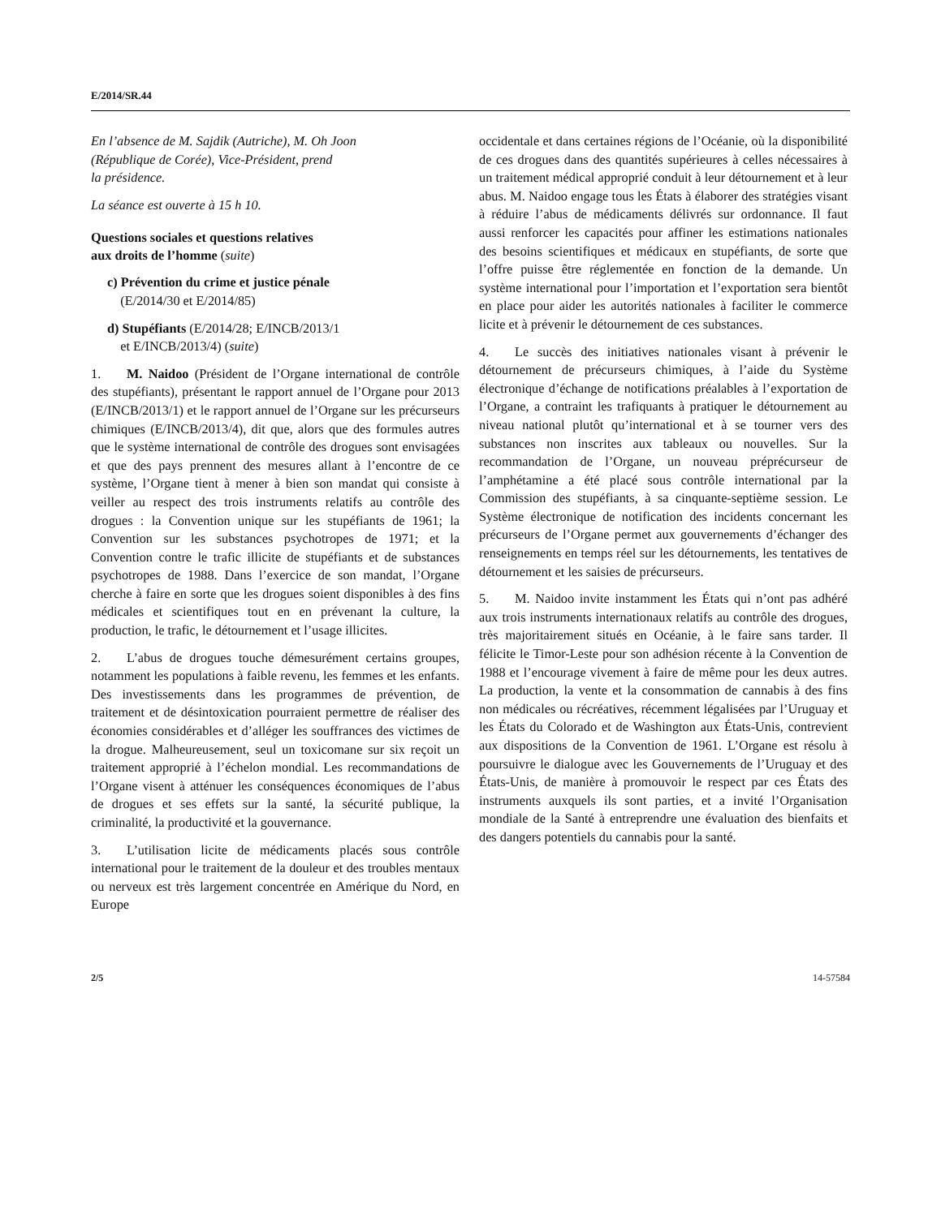E/2014/SR.44
En l’absence de M. Sajdik (Autriche), M. Oh Joon
(République de Corée), Vice-Président, prend
la présidence.
La séance est ouverte à 15 h 10.
Questions sociales et questions relatives
aux droits de l’homme (suite)
c) Prévention du crime et justice pénale
(E/2014/30 et E/2014/85)
d) Stupéfiants (E/2014/28; E/INCB/2013/1
et E/INCB/2013/4) (suite)
1. M. Naidoo (Président de l’Organe international de contrôle des stupéfiants), présentant le rapport annuel de l’Organe pour 2013 (E/INCB/2013/1) et le rapport annuel de l’Organe sur les précurseurs chimiques (E/INCB/2013/4), dit que, alors que des formules autres que le système international de contrôle des drogues sont envisagées et que des pays prennent des mesures allant à l’encontre de ce système, l’Organe tient à mener à bien son mandat qui consiste à veiller au respect des trois instruments relatifs au contrôle des drogues : la Convention unique sur les stupéfiants de 1961; la Convention sur les substances psychotropes de 1971; et la Convention contre le trafic illicite de stupéfiants et de substances psychotropes de 1988. Dans l’exercice de son mandat, l’Organe cherche à faire en sorte que les drogues soient disponibles à des fins médicales et scientifiques tout en en prévenant la culture, la production, le trafic, le détournement et l’usage illicites.
2. L’abus de drogues touche démesurément certains groupes, notamment les populations à faible revenu, les femmes et les enfants. Des investissements dans les programmes de prévention, de traitement et de désintoxication pourraient permettre de réaliser des économies considérables et d’alléger les souffrances des victimes de la drogue. Malheureusement, seul un toxicomane sur six reçoit un traitement approprié à l’échelon mondial. Les recommandations de l’Organe visent à atténuer les conséquences économiques de l’abus de drogues et ses effets sur la santé, la sécurité publique, la criminalité, la productivité et la gouvernance.
3. L’utilisation licite de médicaments placés sous contrôle international pour le traitement de la douleur et des troubles mentaux ou nerveux est très largement concentrée en Amérique du Nord, en Europe
occidentale et dans certaines régions de l’Océanie, où la disponibilité de ces drogues dans des quantités supérieures à celles nécessaires à un traitement médical approprié conduit à leur détournement et à leur abus. M. Naidoo engage tous les États à élaborer des stratégies visant à réduire l’abus de médicaments délivrés sur ordonnance. Il faut aussi renforcer les capacités pour affiner les estimations nationales des besoins scientifiques et médicaux en stupéfiants, de sorte que l’offre puisse être réglementée en fonction de la demande. Un système international pour l’importation et l’exportation sera bientôt en place pour aider les autorités nationales à faciliter le commerce licite et à prévenir le détournement de ces substances.
4. Le succès des initiatives nationales visant à prévenir le détournement de précurseurs chimiques, à l’aide du Système électronique d’échange de notifications préalables à l’exportation de l’Organe, a contraint les trafiquants à pratiquer le détournement au niveau national plutôt qu’international et à se tourner vers des substances non inscrites aux tableaux ou nouvelles. Sur la recommandation de l’Organe, un nouveau préprécurseur de l’amphétamine a été placé sous contrôle international par la Commission des stupéfiants, à sa cinquante-septième session. Le Système électronique de notification des incidents concernant les précurseurs de l’Organe permet aux gouvernements d’échanger des renseignements en temps réel sur les détournements, les tentatives de détournement et les saisies de précurseurs.
5. M. Naidoo invite instamment les États qui n’ont pas adhéré aux trois instruments internationaux relatifs au contrôle des drogues, très majoritairement situés en Océanie, à le faire sans tarder. Il félicite le Timor-Leste pour son adhésion récente à la Convention de 1988 et l’encourage vivement à faire de même pour les deux autres. La production, la vente et la consommation de cannabis à des fins non médicales ou récréatives, récemment légalisées par l’Uruguay et les États du Colorado et de Washington aux États-Unis, contrevient aux dispositions de la Convention de 1961. L’Organe est résolu à poursuivre le dialogue avec les Gouvernements de l’Uruguay et des États-Unis, de manière à promouvoir le respect par ces États des instruments auxquels ils sont parties, et a invité l’Organisation mondiale de la Santé à entreprendre une évaluation des bienfaits et des dangers potentiels du cannabis pour la santé.
2/5 14-57584